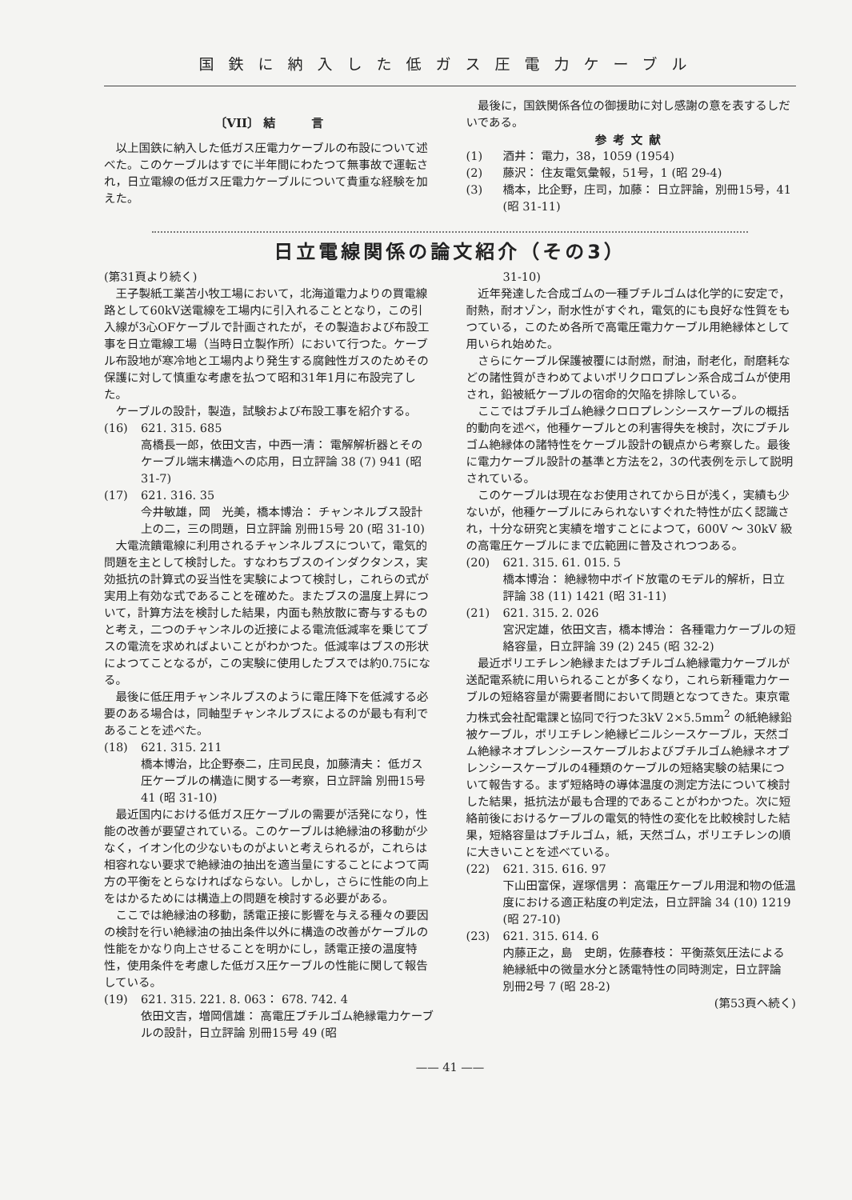国鉄に納入した低ガス圧電力ケーブル
〔VII〕 結　　　言
以上国鉄に納入した低ガス圧電力ケーブルの布設について述べた。このケーブルはすでに半年間にわたつて無事故で運転され，日立電線の低ガス圧電力ケーブルについて貴重な経験を加えた。
最後に，国鉄関係各位の御援助に対し感謝の意を表するしだいである。
参考文献
(1) 酒井： 電力，38，1059 (1954)
(2) 藤沢： 住友電気彙報，51号，1 (昭 29-4)
(3) 橋本，比企野，庄司，加藤： 日立評論，別冊15号，41 (昭 31-11)
日立電線関係の論文紹介（その3）
(第31頁より続く)
王子製紙工業苫小牧工場において，北海道電力よりの買電線路として60kV送電線を工場内に引入れることとなり，この引入線が3心OFケーブルで計画されたが，その製造および布設工事を日立電線工場（当時日立製作所）において行つた。ケーブル布設地が寒冷地と工場内より発生する腐蝕性ガスのためその保護に対して慎重な考慮を払つて昭和31年1月に布設完了した。
ケーブルの設計，製造，試験および布設工事を紹介する。
(16) 621. 315. 685
高橋長一郎，依田文吉，中西一清： 電解解析器とそのケーブル端末構造への応用，日立評論 38 (7) 941 (昭 31-7)
(17) 621. 316. 35
今井敏雄，岡　光美，橋本博治： チャンネルブス設計上の二，三の問題，日立評論 別冊15号 20 (昭 31-10)
大電流饋電線に利用されるチャンネルブスについて，電気的問題を主として検討した。すなわちブスのインダクタンス，実効抵抗の計算式の妥当性を実験によつて検討し，これらの式が実用上有効な式であることを確めた。またブスの温度上昇について，計算方法を検討した結果，内面も熱放散に寄与するものと考え，二つのチャンネルの近接による電流低減率を乗じてブスの電流を求めればよいことがわかつた。低減率はブスの形状によつてことなるが，この実験に使用したブスでは約0.75になる。
最後に低圧用チャンネルブスのように電圧降下を低減する必要のある場合は，同軸型チャンネルブスによるのが最も有利であることを述べた。
(18) 621. 315. 211
橋本博治，比企野泰二，庄司民良，加藤清夫： 低ガス圧ケーブルの構造に関する一考察，日立評論 別冊15号 41 (昭 31-10)
最近国内における低ガス圧ケーブルの需要が活発になり，性能の改善が要望されている。このケーブルは絶縁油の移動が少なく，イオン化の少ないものがよいと考えられるが，これらは相容れない要求で絶縁油の抽出を適当量にすることによつて両方の平衡をとらなければならない。しかし，さらに性能の向上をはかるためには構造上の問題を検討する必要がある。
ここでは絶縁油の移動，誘電正接に影響を与える種々の要因の検討を行い絶縁油の抽出条件以外に構造の改善がケーブルの性能をかなり向上させることを明かにし，誘電正接の温度特性，使用条件を考慮した低ガス圧ケーブルの性能に関して報告している。
(19) 621. 315. 221. 8. 063： 678. 742. 4
依田文吉，増岡信雄： 高電圧ブチルゴム絶縁電力ケーブルの設計，日立評論 別冊15号 49 (昭
31-10)
近年発達した合成ゴムの一種ブチルゴムは化学的に安定で，耐熱，耐オゾン，耐水性がすぐれ，電気的にも良好な性質をもつている，このため各所で高電圧電力ケーブル用絶縁体として用いられ始めた。
さらにケーブル保護被覆には耐燃，耐油，耐老化，耐磨耗などの諸性質がきわめてよいポリクロロプレン系合成ゴムが使用され，鉛被紙ケーブルの宿命的欠陥を排除している。
ここではブチルゴム絶縁クロロプレンシースケーブルの概括的動向を述べ，他種ケーブルとの利害得失を検討，次にブチルゴム絶縁体の諸特性をケーブル設計の観点から考察した。最後に電力ケーブル設計の基準と方法を2，3の代表例を示して説明されている。
このケーブルは現在なお使用されてから日が浅く，実績も少ないが，他種ケーブルにみられないすぐれた特性が広く認識され，十分な研究と実績を増すことによつて，600V ～ 30kV 級の高電圧ケーブルにまで広範囲に普及されつつある。
(20) 621. 315. 61. 015. 5
橋本博治： 絶縁物中ボイド放電のモデル的解析，日立評論 38 (11) 1421 (昭 31-11)
(21) 621. 315. 2. 026
宮沢定雄，依田文吉，橋本博治： 各種電力ケーブルの短絡容量，日立評論 39 (2) 245 (昭 32-2)
最近ポリエチレン絶縁またはブチルゴム絶縁電力ケーブルが送配電系統に用いられることが多くなり，これら新種電力ケーブルの短絡容量が需要者間において問題となつてきた。東京電力株式会社配電課と協同で行つた3kV 2×5.5mm<sup>2</sup> の紙絶縁鉛被ケーブル，ポリエチレン絶縁ビニルシースケーブル，天然ゴム絶縁ネオプレンシースケーブルおよびブチルゴム絶縁ネオプレンシースケーブルの4種類のケーブルの短絡実験の結果について報告する。まず短絡時の導体温度の測定方法について検討した結果，抵抗法が最も合理的であることがわかつた。次に短絡前後におけるケーブルの電気的特性の変化を比較検討した結果，短絡容量はブチルゴム，紙，天然ゴム，ポリエチレンの順に大きいことを述べている。
(22) 621. 315. 616. 97
下山田富保，遅塚信男： 高電圧ケーブル用混和物の低温度における適正粘度の判定法，日立評論 34 (10) 1219 (昭 27-10)
(23) 621. 315. 614. 6
内藤正之，島　史朗，佐藤春枝： 平衡蒸気圧法による絶縁紙中の微量水分と誘電特性の同時測定，日立評論 別冊2号 7 (昭 28-2)
(第53頁へ続く)
—— 41 ——